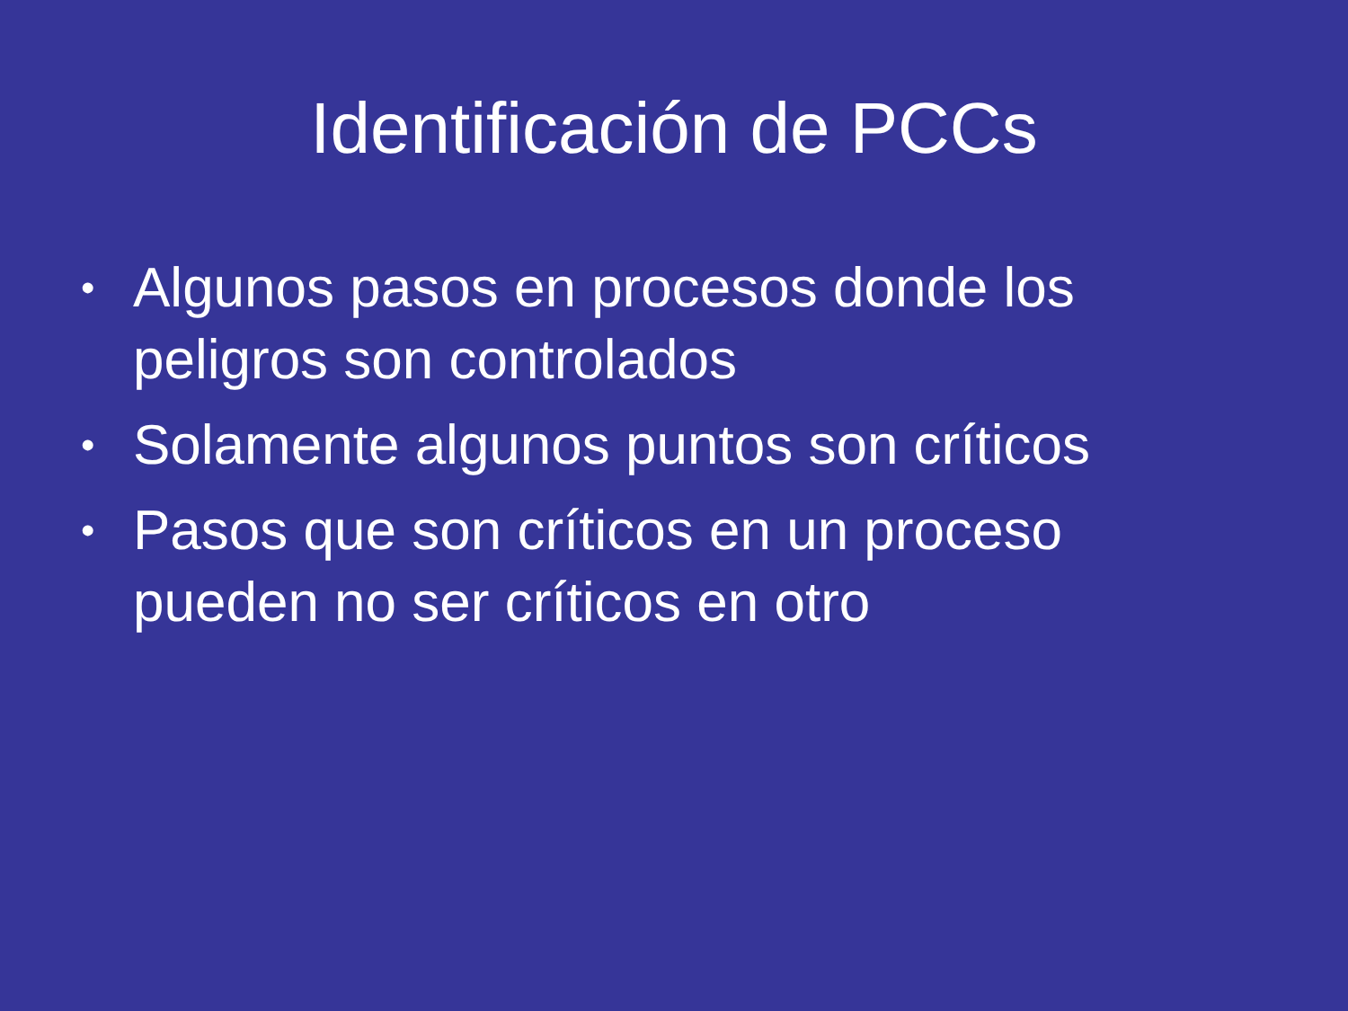Identificación de PCCs
• Algunos pasos en procesos donde los peligros son controlados
• Solamente algunos puntos son críticos
• Pasos que son críticos en un proceso pueden no ser críticos en otro